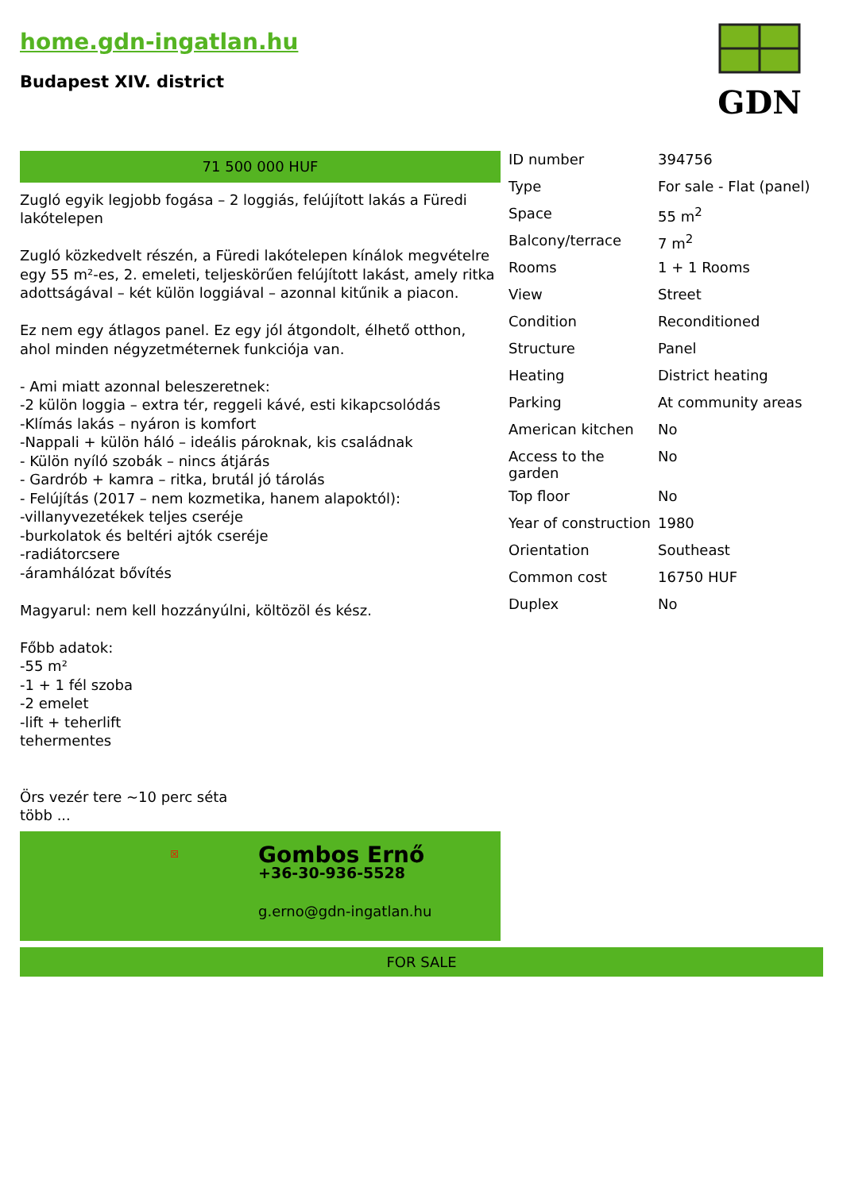home.gdn-ingatlan.hu
Budapest XIV. district
GDN
71 500 000 HUF
Zugló egyik legjobb fogása – 2 loggiás, felújított lakás a Füredi lakótelepen
Zugló közkedvelt részén, a Füredi lakótelepen kínálok megvételre egy 55 m²-es, 2. emeleti, teljeskörűen felújított lakást, amely ritka adottságával – két külön loggiával – azonnal kitűnik a piacon.
Ez nem egy átlagos panel. Ez egy jól átgondolt, élhető otthon, ahol minden négyzetméternek funkciója van.
- Ami miatt azonnal beleszeretnek:
-2 külön loggia – extra tér, reggeli kávé, esti kikapcsolódás
-Klímás lakás – nyáron is komfort
-Nappali + külön háló – ideális pároknak, kis családnak
- Külön nyíló szobák – nincs átjárás
- Gardrób + kamra – ritka, brutál jó tárolás
- Felújítás (2017 – nem kozmetika, hanem alapoktól):
-villanyvezetékek teljes cseréje
-burkolatok és beltéri ajtók cseréje
-radiátorcsere
-áramhálózat bővítés
Magyarul: nem kell hozzányúlni, költözöl és kész.
Főbb adatok:
-55 m²
-1 + 1 fél szoba
-2 emelet
-lift + teherlift
tehermentes
Örs vezér tere ~10 perc séta
több ...
☒
Gombos Ernő
+36-30-936-5528
g.erno@gdn-ingatlan.hu
| ID number | 394756 |
| Type | For sale - Flat (panel) |
| Space | 55 m<sup>2</sup> |
| Balcony/terrace | 7 m<sup>2</sup> |
| Rooms | 1 + 1 Rooms |
| View | Street |
| Condition | Reconditioned |
| Structure | Panel |
| Heating | District heating |
| Parking | At community areas |
| American kitchen | No |
| Access to the garden | No |
| Top floor | No |
| Year of construction | 1980 |
| Orientation | Southeast |
| Common cost | 16750 HUF |
| Duplex | No |
FOR SALE